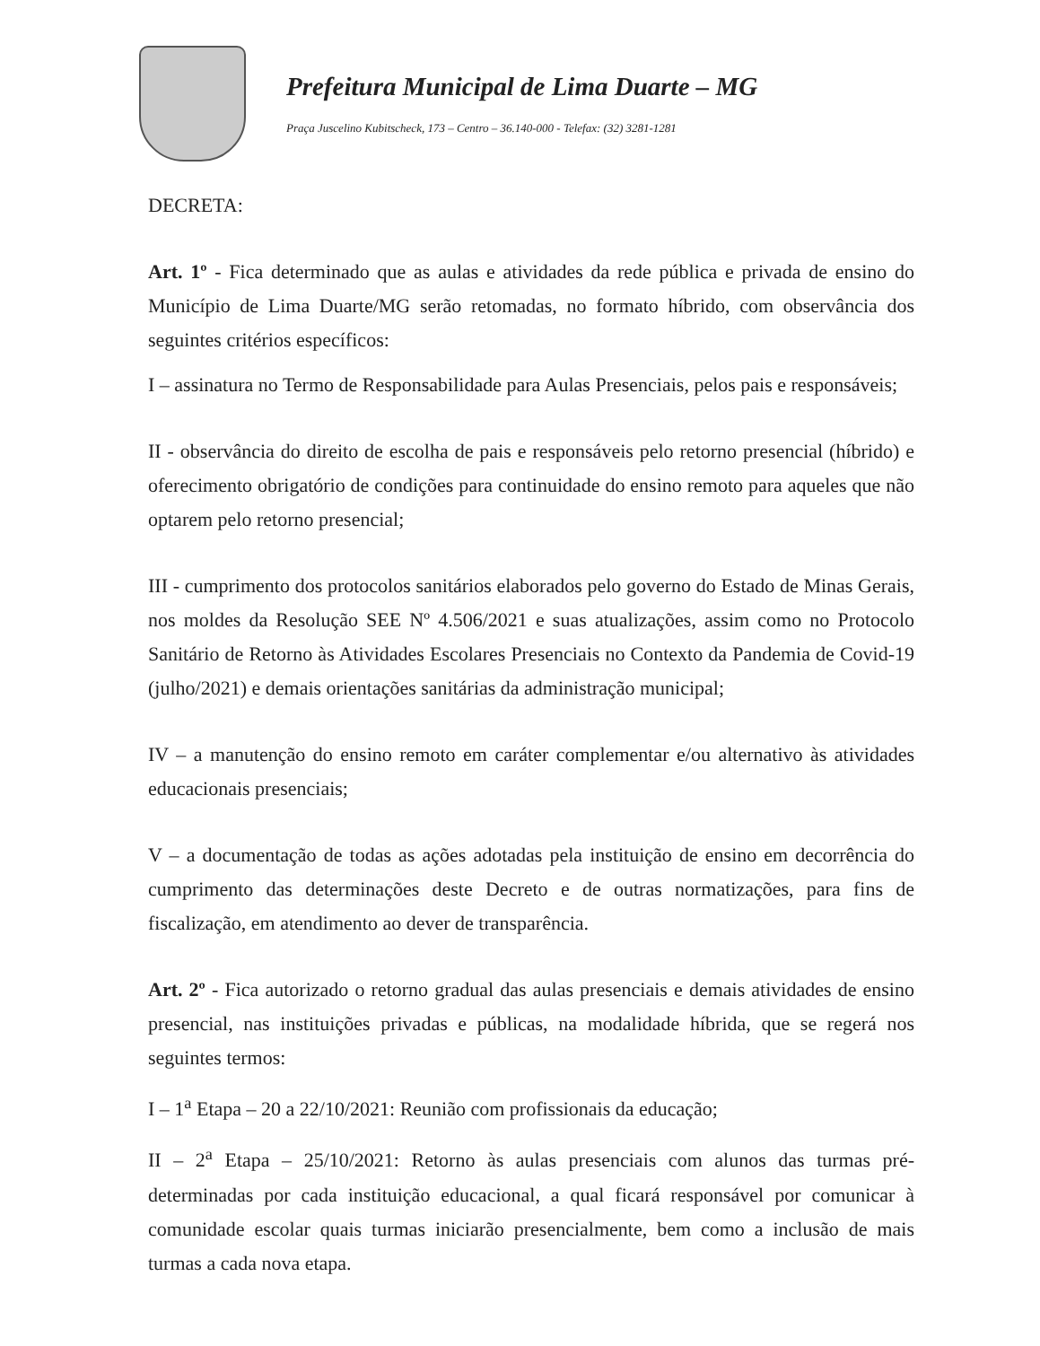Prefeitura Municipal de Lima Duarte – MG
Praça Juscelino Kubitscheck, 173 – Centro – 36.140-000 - Telefax: (32) 3281-1281
DECRETA:
Art. 1º - Fica determinado que as aulas e atividades da rede pública e privada de ensino do Município de Lima Duarte/MG serão retomadas, no formato híbrido, com observância dos seguintes critérios específicos:
I – assinatura no Termo de Responsabilidade para Aulas Presenciais, pelos pais e responsáveis;
II - observância do direito de escolha de pais e responsáveis pelo retorno presencial (híbrido) e oferecimento obrigatório de condições para continuidade do ensino remoto para aqueles que não optarem pelo retorno presencial;
III - cumprimento dos protocolos sanitários elaborados pelo governo do Estado de Minas Gerais, nos moldes da Resolução SEE Nº 4.506/2021 e suas atualizações, assim como no Protocolo Sanitário de Retorno às Atividades Escolares Presenciais no Contexto da Pandemia de Covid-19 (julho/2021) e demais orientações sanitárias da administração municipal;
IV – a manutenção do ensino remoto em caráter complementar e/ou alternativo às atividades educacionais presenciais;
V – a documentação de todas as ações adotadas pela instituição de ensino em decorrência do cumprimento das determinações deste Decreto e de outras normatizações, para fins de fiscalização, em atendimento ao dever de transparência.
Art. 2º - Fica autorizado o retorno gradual das aulas presenciais e demais atividades de ensino presencial, nas instituições privadas e públicas, na modalidade híbrida, que se regerá nos seguintes termos:
I – 1<sup>a</sup> Etapa – 20 a 22/10/2021: Reunião com profissionais da educação;
II – 2<sup>a</sup> Etapa – 25/10/2021: Retorno às aulas presenciais com alunos das turmas pré-determinadas por cada instituição educacional, a qual ficará responsável por comunicar à comunidade escolar quais turmas iniciarão presencialmente, bem como a inclusão de mais turmas a cada nova etapa.